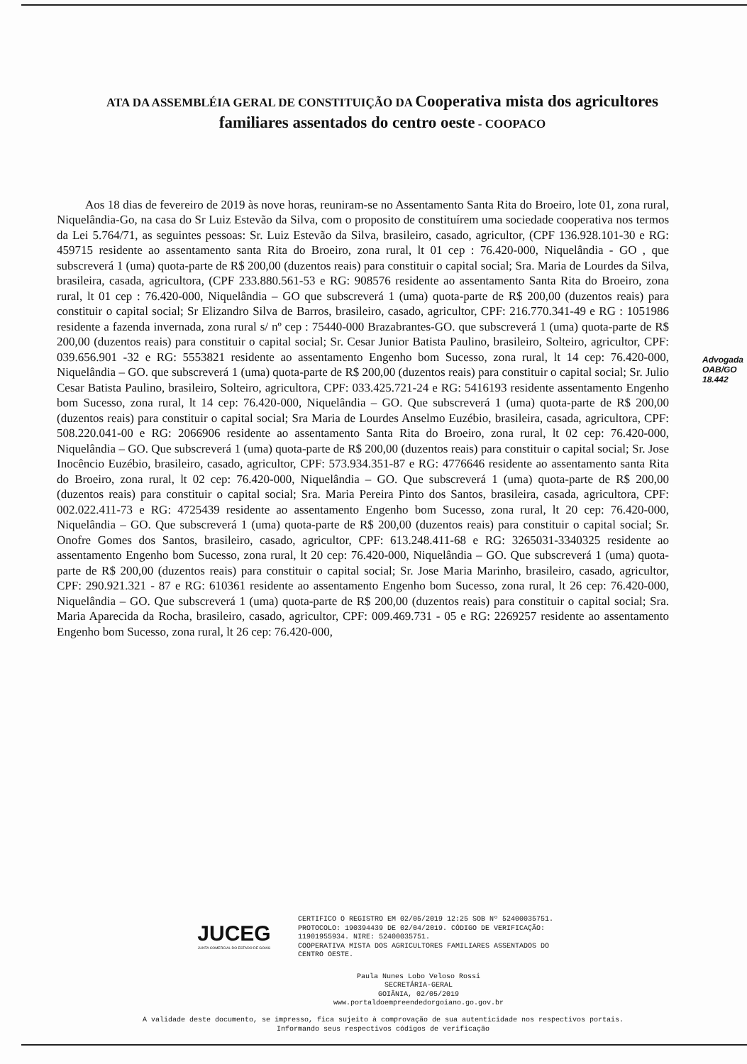ATA DA ASSEMBLÉIA GERAL DE CONSTITUIÇÃO DA Cooperativa mista dos agricultores familiares assentados do centro oeste - COOPACO
Aos 18 dias de fevereiro de 2019 às nove horas, reuniram-se no Assentamento Santa Rita do Broeiro, lote 01, zona rural, Niquelândia-Go, na casa do Sr Luiz Estevão da Silva, com o proposito de constituírem uma sociedade cooperativa nos termos da Lei 5.764/71, as seguintes pessoas: Sr. Luiz Estevão da Silva, brasileiro, casado, agricultor, (CPF 136.928.101-30 e RG: 459715 residente ao assentamento santa Rita do Broeiro, zona rural, lt 01 cep : 76.420-000, Niquelândia - GO , que subscreverá 1 (uma) quota-parte de R$ 200,00 (duzentos reais) para constituir o capital social; Sra. Maria de Lourdes da Silva, brasileira, casada, agricultora, (CPF 233.880.561-53 e RG: 908576 residente ao assentamento Santa Rita do Broeiro, zona rural, lt 01 cep : 76.420-000, Niquelândia – GO que subscreverá 1 (uma) quota-parte de R$ 200,00 (duzentos reais) para constituir o capital social; Sr Elizandro Silva de Barros, brasileiro, casado, agricultor, CPF: 216.770.341-49 e RG : 1051986 residente a fazenda invernada, zona rural s/ nº cep : 75440-000 Brazabrantes-GO. que subscreverá 1 (uma) quota-parte de R$ 200,00 (duzentos reais) para constituir o capital social; Sr. Cesar Junior Batista Paulino, brasileiro, Solteiro, agricultor, CPF: 039.656.901 -32 e RG: 5553821 residente ao assentamento Engenho bom Sucesso, zona rural, lt 14 cep: 76.420-000, Niquelândia – GO. que subscreverá 1 (uma) quota-parte de R$ 200,00 (duzentos reais) para constituir o capital social; Sr. Julio Cesar Batista Paulino, brasileiro, Solteiro, agricultora, CPF: 033.425.721-24 e RG: 5416193 residente assentamento Engenho bom Sucesso, zona rural, lt 14 cep: 76.420-000, Niquelândia – GO. Que subscreverá 1 (uma) quota-parte de R$ 200,00 (duzentos reais) para constituir o capital social; Sra Maria de Lourdes Anselmo Euzébio, brasileira, casada, agricultora, CPF: 508.220.041-00 e RG: 2066906 residente ao assentamento Santa Rita do Broeiro, zona rural, lt 02 cep: 76.420-000, Niquelândia – GO. Que subscreverá 1 (uma) quota-parte de R$ 200,00 (duzentos reais) para constituir o capital social; Sr. Jose Inocêncio Euzébio, brasileiro, casado, agricultor, CPF: 573.934.351-87 e RG: 4776646 residente ao assentamento santa Rita do Broeiro, zona rural, lt 02 cep: 76.420-000, Niquelândia – GO. Que subscreverá 1 (uma) quota-parte de R$ 200,00 (duzentos reais) para constituir o capital social; Sra. Maria Pereira Pinto dos Santos, brasileira, casada, agricultora, CPF: 002.022.411-73 e RG: 4725439 residente ao assentamento Engenho bom Sucesso, zona rural, lt 20 cep: 76.420-000, Niquelândia – GO. Que subscreverá 1 (uma) quota-parte de R$ 200,00 (duzentos reais) para constituir o capital social; Sr. Onofre Gomes dos Santos, brasileiro, casado, agricultor, CPF: 613.248.411-68 e RG: 3265031-3340325 residente ao assentamento Engenho bom Sucesso, zona rural, lt 20 cep: 76.420-000, Niquelândia – GO. Que subscreverá 1 (uma) quota-parte de R$ 200,00 (duzentos reais) para constituir o capital social; Sr. Jose Maria Marinho, brasileiro, casado, agricultor, CPF: 290.921.321 - 87 e RG: 610361 residente ao assentamento Engenho bom Sucesso, zona rural, lt 26 cep: 76.420-000, Niquelândia – GO. Que subscreverá 1 (uma) quota-parte de R$ 200,00 (duzentos reais) para constituir o capital social; Sra. Maria Aparecida da Rocha, brasileiro, casado, agricultor, CPF: 009.469.731 - 05 e RG: 2269257 residente ao assentamento Engenho bom Sucesso, zona rural, lt 26 cep: 76.420-000,
Advogada OAB/GO 18.442
JUCEG
JUNTA COMERCIAL DO ESTADO DE GOIÁS
CERTIFICO O REGISTRO EM 02/05/2019 12:25 SOB Nº 52400035751.
PROTOCOLO: 190394439 DE 02/04/2019. CÓDIGO DE VERIFICAÇÃO:
11901955934. NIRE: 52400035751.
COOPERATIVA MISTA DOS AGRICULTORES FAMILIARES ASSENTADOS DO
CENTRO OESTE.
Paula Nunes Lobo Veloso Rossi
SECRETÁRIA-GERAL
GOIÂNIA, 02/05/2019
www.portaldoempreendedorgoiano.go.gov.br
A validade deste documento, se impresso, fica sujeito à comprovação de sua autenticidade nos respectivos portais.
Informando seus respectivos códigos de verificação